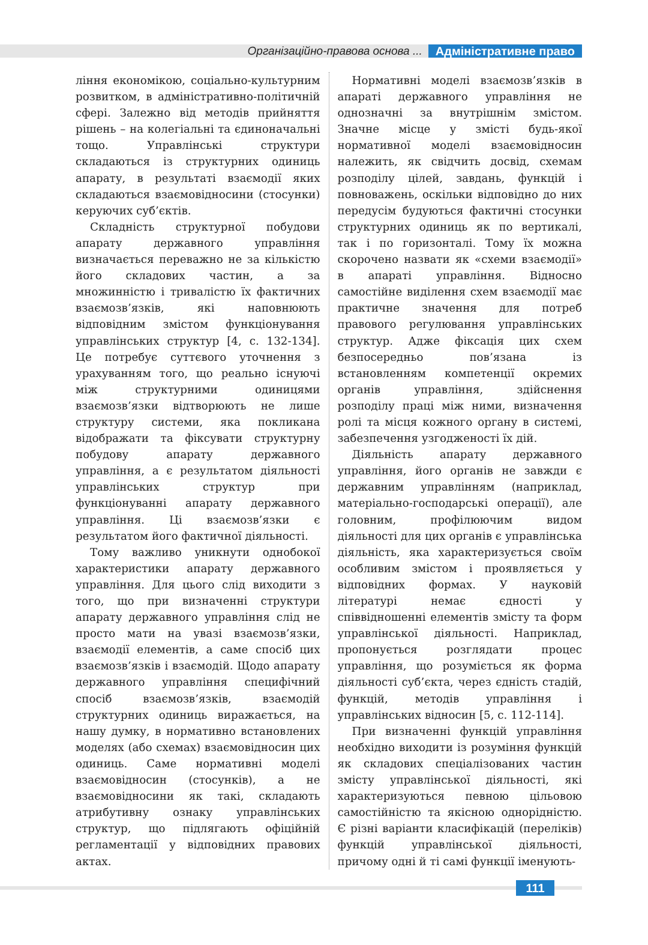Організаційно-правова основа ... Адміністративне право
ління економікою, соціально-культурним розвитком, в адміністративно-політичній сфері. Залежно від методів прийняття рішень – на колегіальні та єдиноначальні тощо. Управлінські структури складаються із структурних одиниць апарату, в результаті взаємодії яких складаються взаємовідносини (стосунки) керуючих суб’єктів.
Складність структурної побудови апарату державного управління визначається переважно не за кількістю його складових частин, а за множинністю і тривалістю їх фактичних взаємозв’язків, які наповнюють відповідним змістом функціонування управлінських структур [4, с. 132-134]. Це потребує суттєвого уточнення з урахуванням того, що реально існуючі між структурними одиницями взаємозв’язки відтворюють не лише структуру системи, яка покликана відображати та фіксувати структурну побудову апарату державного управління, а є результатом діяльності управлінських структур при функціонуванні апарату державного управління. Ці взаємозв’язки є результатом його фактичної діяльності.
Тому важливо уникнути однобокої характеристики апарату державного управління. Для цього слід виходити з того, що при визначенні структури апарату державного управління слід не просто мати на увазі взаємозв’язки, взаємодії елементів, а саме спосіб цих взаємозв’язків і взаємодій. Щодо апарату державного управління специфічний спосіб взаємозв’язків, взаємодій структурних одиниць виражається, на нашу думку, в нормативно встановлених моделях (або схемах) взаємовідносин цих одиниць. Саме нормативні моделі взаємовідносин (стосунків), а не взаємовідносини як такі, складають атрибутивну ознаку управлінських структур, що підлягають офіційній регламентації у відповідних правових актах.
Нормативні моделі взаємозв’язків в апараті державного управління не однозначні за внутрішнім змістом. Значне місце у змісті будь-якої нормативної моделі взаємовідносин належить, як свідчить досвід, схемам розподілу цілей, завдань, функцій і повноважень, оскільки відповідно до них передусім будуються фактичні стосунки структурних одиниць як по вертикалі, так і по горизонталі. Тому їх можна скорочено назвати як «схеми взаємодії» в апараті управління. Відносно самостійне виділення схем взаємодії має практичне значення для потреб правового регулювання управлінських структур. Адже фіксація цих схем безпосередньо пов’язана із встановленням компетенції окремих органів управління, здійснення розподілу праці між ними, визначення ролі та місця кожного органу в системі, забезпечення узгодженості їх дій.
Діяльність апарату державного управління, його органів не завжди є державним управлінням (наприклад, матеріально-господарські операції), але головним, профілюючим видом діяльності для цих органів є управлінська діяльність, яка характеризується своїм особливим змістом і проявляється у відповідних формах. У науковій літературі немає єдності у співвідношенні елементів змісту та форм управлінської діяльності. Наприклад, пропонується розглядати процес управління, що розуміється як форма діяльності суб’єкта, через єдність стадій, функцій, методів управління і управлінських відносин [5, с. 112-114].
При визначенні функцій управління необхідно виходити із розуміння функцій як складових спеціалізованих частин змісту управлінської діяльності, які характеризуються певною цільовою самостійністю та якісною однорідністю. Є різні варіанти класифікацій (переліків) функцій управлінської діяльності, причому одні й ті самі функції іменують-
111